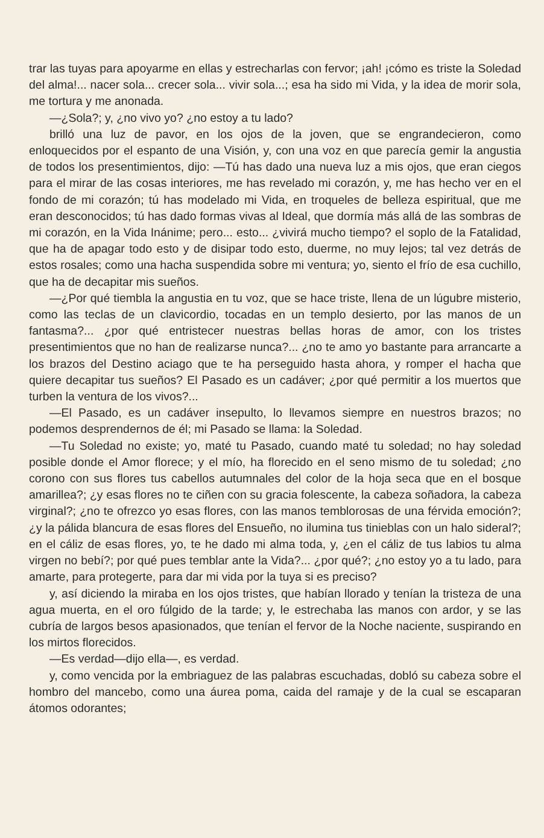trar las tuyas para apoyarme en ellas y estrecharlas con fervor; ¡ah! ¡cómo es triste la Soledad del alma!... nacer sola... crecer sola... vivir sola...; esa ha sido mi Vida, y la idea de morir sola, me tortura y me anonada.
—¿Sola?; y, ¿no vivo yo? ¿no estoy a tu lado?
brilló una luz de pavor, en los ojos de la joven, que se engrandecieron, como enloquecidos por el espanto de una Visión, y, con una voz en que parecía gemir la angustia de todos los presentimientos, dijo: —Tú has dado una nueva luz a mis ojos, que eran ciegos para el mirar de las cosas interiores, me has revelado mi corazón, y, me has hecho ver en el fondo de mi corazón; tú has modelado mi Vida, en troqueles de belleza espiritual, que me eran desconocidos; tú has dado formas vivas al Ideal, que dormía más allá de las sombras de mi corazón, en la Vida Inánime; pero... esto... ¿vivirá mucho tiempo? el soplo de la Fatalidad, que ha de apagar todo esto y de disipar todo esto, duerme, no muy lejos; tal vez detrás de estos rosales; como una hacha suspendida sobre mi ventura; yo, siento el frío de esa cuchillo, que ha de decapitar mis sueños.
—¿Por qué tiembla la angustia en tu voz, que se hace triste, llena de un lúgubre misterio, como las teclas de un clavicordio, tocadas en un templo desierto, por las manos de un fantasma?... ¿por qué entristecer nuestras bellas horas de amor, con los tristes presentimientos que no han de realizarse nunca?... ¿no te amo yo bastante para arrancarte a los brazos del Destino aciago que te ha perseguido hasta ahora, y romper el hacha que quiere decapitar tus sueños? El Pasado es un cadáver; ¿por qué permitir a los muertos que turben la ventura de los vivos?...
—El Pasado, es un cadáver insepulto, lo llevamos siempre en nuestros brazos; no podemos desprendernos de él; mi Pasado se llama: la Soledad.
—Tu Soledad no existe; yo, maté tu Pasado, cuando maté tu soledad; no hay soledad posible donde el Amor florece; y el mío, ha florecido en el seno mismo de tu soledad; ¿no corono con sus flores tus cabellos autumnales del color de la hoja seca que en el bosque amarillea?; ¿y esas flores no te ciñen con su gracia folescente, la cabeza soñadora, la cabeza virginal?; ¿no te ofrezco yo esas flores, con las manos temblorosas de una férvida emoción?; ¿y la pálida blancura de esas flores del Ensueño, no ilumina tus tinieblas con un halo sideral?; en el cáliz de esas flores, yo, te he dado mi alma toda, y, ¿en el cáliz de tus labios tu alma virgen no bebí?; por qué pues temblar ante la Vida?... ¿por qué?; ¿no estoy yo a tu lado, para amarte, para protegerte, para dar mi vida por la tuya si es preciso?
y, así diciendo la miraba en los ojos tristes, que habían llorado y tenían la tristeza de una agua muerta, en el oro fúlgido de la tarde; y, le estrechaba las manos con ardor, y se las cubría de largos besos apasionados, que tenían el fervor de la Noche naciente, suspirando en los mirtos florecidos.
—Es verdad—dijo ella—, es verdad.
y, como vencida por la embriaguez de las palabras escuchadas, dobló su cabeza sobre el hombro del mancebo, como una áurea poma, caida del ramaje y de la cual se escaparan átomos odorantes;